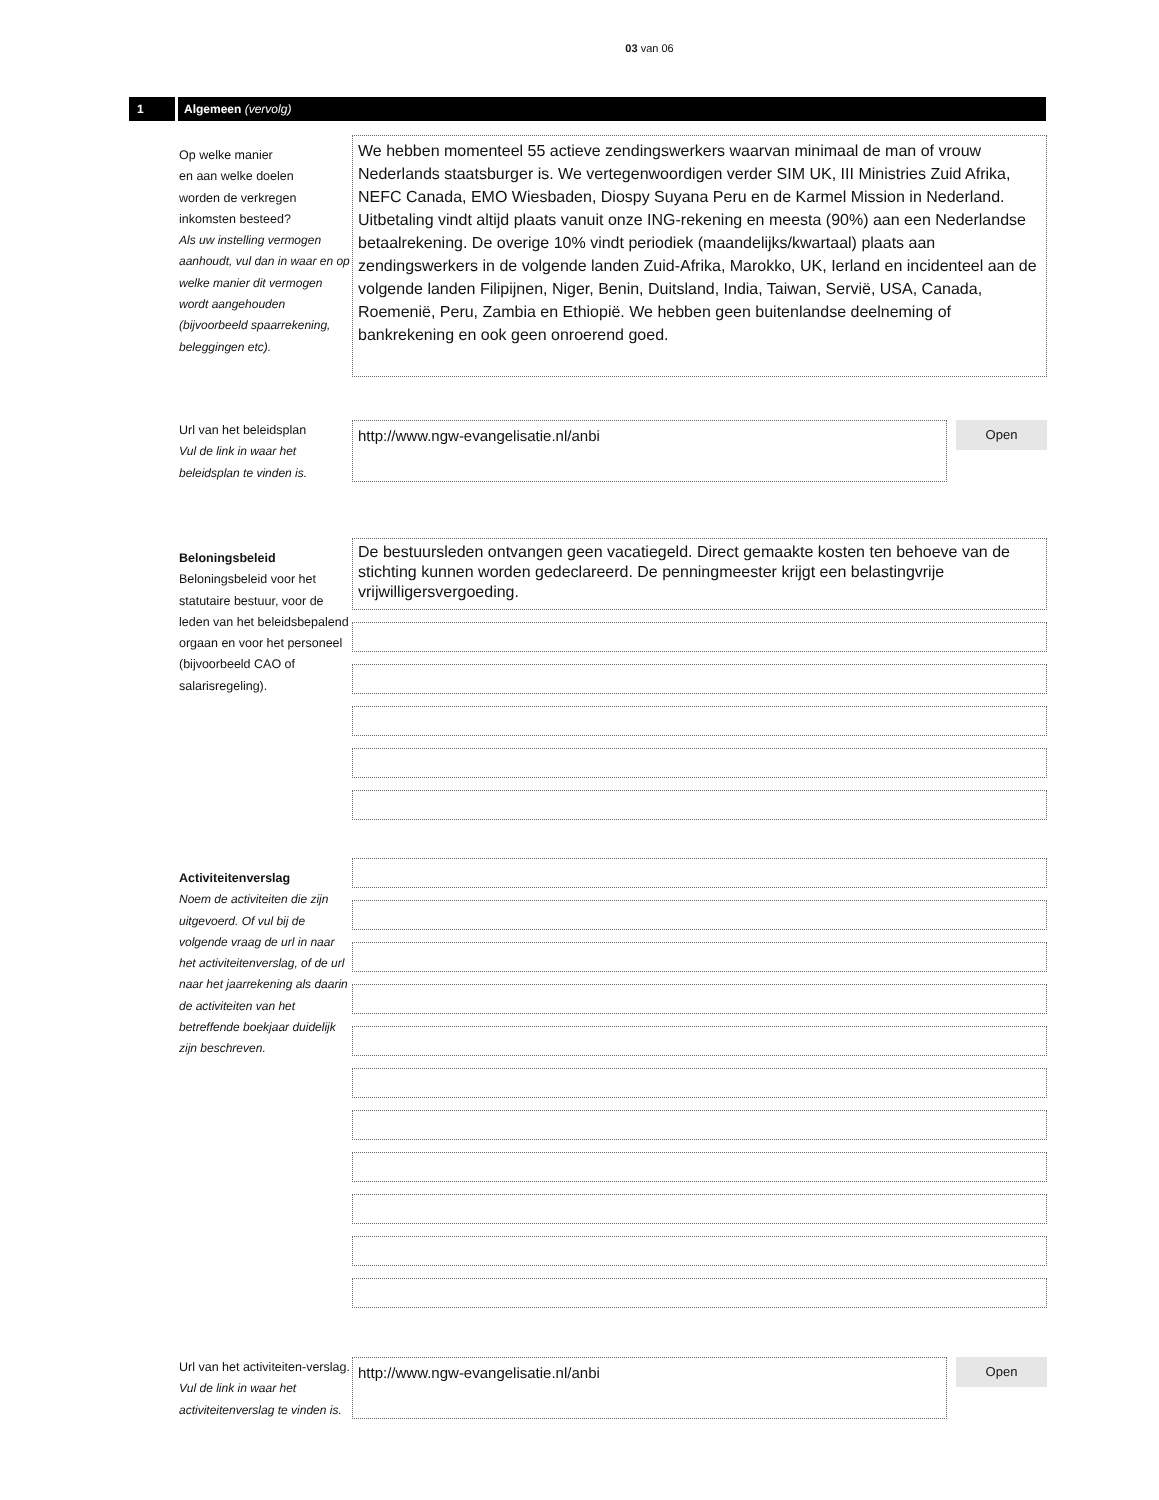03 van 06
1 Algemeen (vervolg)
Op welke manier
en aan welke doelen
worden de verkregen
inkomsten besteed?
Als uw instelling vermogen aanhoudt, vul dan in waar en op welke manier dit vermogen wordt aangehouden (bijvoorbeeld spaarrekening, beleggingen etc).
We hebben momenteel 55 actieve zendingswerkers waarvan minimaal de man of vrouw Nederlands staatsburger is. We vertegenwoordigen verder SIM UK, III Ministries Zuid Afrika, NEFC Canada, EMO Wiesbaden, Diospy Suyana Peru en de Karmel Mission in Nederland. Uitbetaling vindt altijd plaats vanuit onze ING-rekening en meesta (90%) aan een Nederlandse betaalrekening. De overige 10% vindt periodiek (maandelijks/kwartaal) plaats aan zendingswerkers in de volgende landen Zuid-Afrika, Marokko, UK, Ierland en incidenteel aan de volgende landen Filipijnen, Niger, Benin, Duitsland, India, Taiwan, Servië, USA, Canada, Roemenië, Peru, Zambia en Ethiopië. We hebben geen buitenlandse deelneming of bankrekening en ook geen onroerend goed.
Url van het beleidsplan
Vul de link in waar het beleidsplan te vinden is.
http://www.ngw-evangelisatie.nl/anbi
Open
Beloningsbeleid
Beloningsbeleid voor het statutaire bestuur, voor de leden van het beleidsbepalend orgaan en voor het personeel (bijvoorbeeld CAO of salarisregeling).
De bestuursleden ontvangen geen vacatiegeld. Direct gemaakte kosten ten behoeve van de stichting kunnen worden gedeclareerd. De penningmeester krijgt een belastingvrije vrijwilligersvergoeding.
Activiteitenverslag
Noem de activiteiten die zijn uitgevoerd. Of vul bij de volgende vraag de url in naar het activiteitenverslag, of de url naar het jaarrekening als daarin de activiteiten van het betreffende boekjaar duidelijk zijn beschreven.
Url van het activiteiten-verslag. Vul de link in waar het activiteitenverslag te vinden is.
http://www.ngw-evangelisatie.nl/anbi
Open